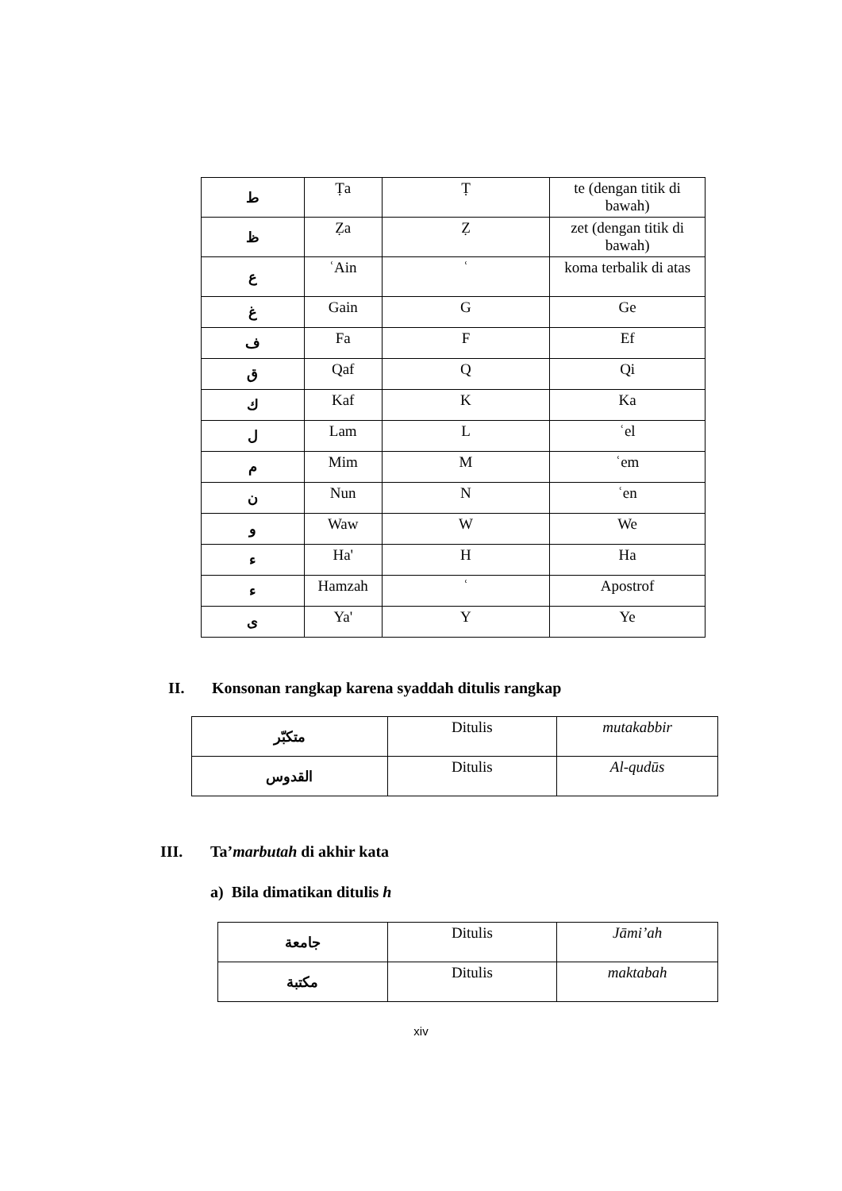| ط | Ṭa | Ṭ | te (dengan titik di bawah) |
| ظ | Ẓa | Ẓ | zet (dengan titik di bawah) |
| ع | ʿAin | ʿ | koma terbalik di atas |
| غ | Gain | G | Ge |
| ف | Fa | F | Ef |
| ق | Qaf | Q | Qi |
| ك | Kaf | K | Ka |
| ل | Lam | L | ʿel |
| م | Mim | M | ʿem |
| ن | Nun | N | ʿen |
| و | Waw | W | We |
| ء | Ha' | H | Ha |
| ء | Hamzah | ʿ | Apostrof |
| ى | Ya' | Y | Ye |
II. Konsonan rangkap karena syaddah ditulis rangkap
| متكبّر | Ditulis | mutakabbir |
| القدوس | Ditulis | Al-qudūs |
III. Ta’ marbutah di akhir kata
a) Bila dimatikan ditulis h
| جامعة | Ditulis | Jāmi’ah |
| مكتبة | Ditulis | maktabah |
xiv